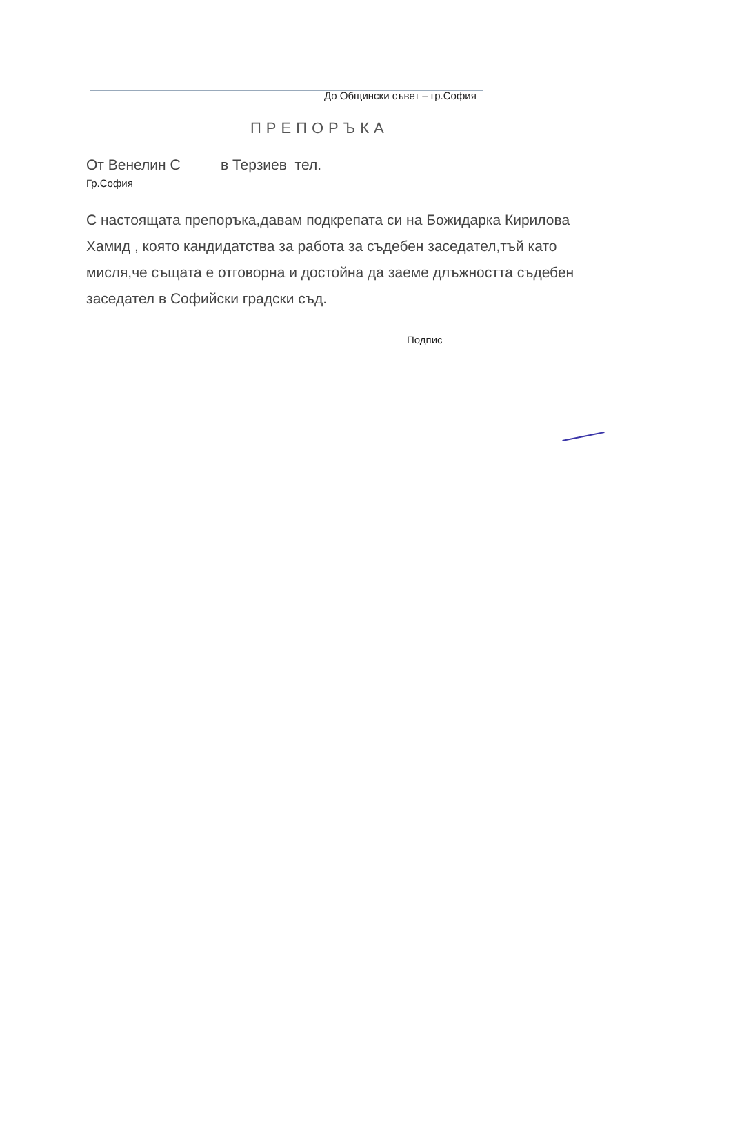До Общински съвет – гр.София
ПРЕПОРЪКА
От Венелин С в Терзиев тел.
Гр.София
С настоящата препоръка,давам подкрепата си на Божидарка Кирилова Хамид , която кандидатства за работа за съдебен заседател,тъй като мисля,че същата е отговорна и достойна да заеме длъжността съдебен заседател в Софийски градски съд.
Подпис